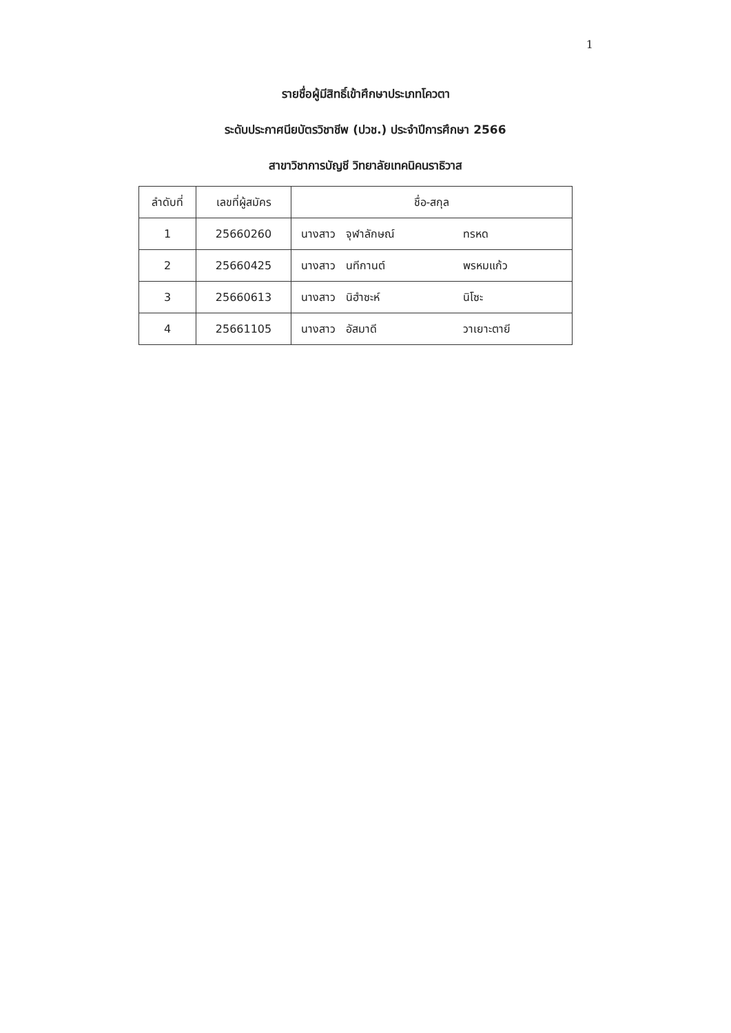1
รายชื่อผู้มีสิทธิ์เข้าศึกษาประเภทโควตา
ระดับประกาศนียบัตรวิชาชีพ (ปวช.) ประจำปีการศึกษา 2566
สาขาวิชาการบัญชี วิทยาลัยเทคนิคนราธิวาส
| ลำดับที่ | เลขที่ผู้สมัคร | ชื่อ-สกุล |
| --- | --- | --- |
| 1 | 25660260 | นางสาว จุฬาลักษณ์ ทรหด |
| 2 | 25660425 | นางสาว นทีกานต์ พรหมแก้ว |
| 3 | 25660613 | นางสาว นิฮำซะห์ นิโซะ |
| 4 | 25661105 | นางสาว อัสมาดี วาเยาะตายี |